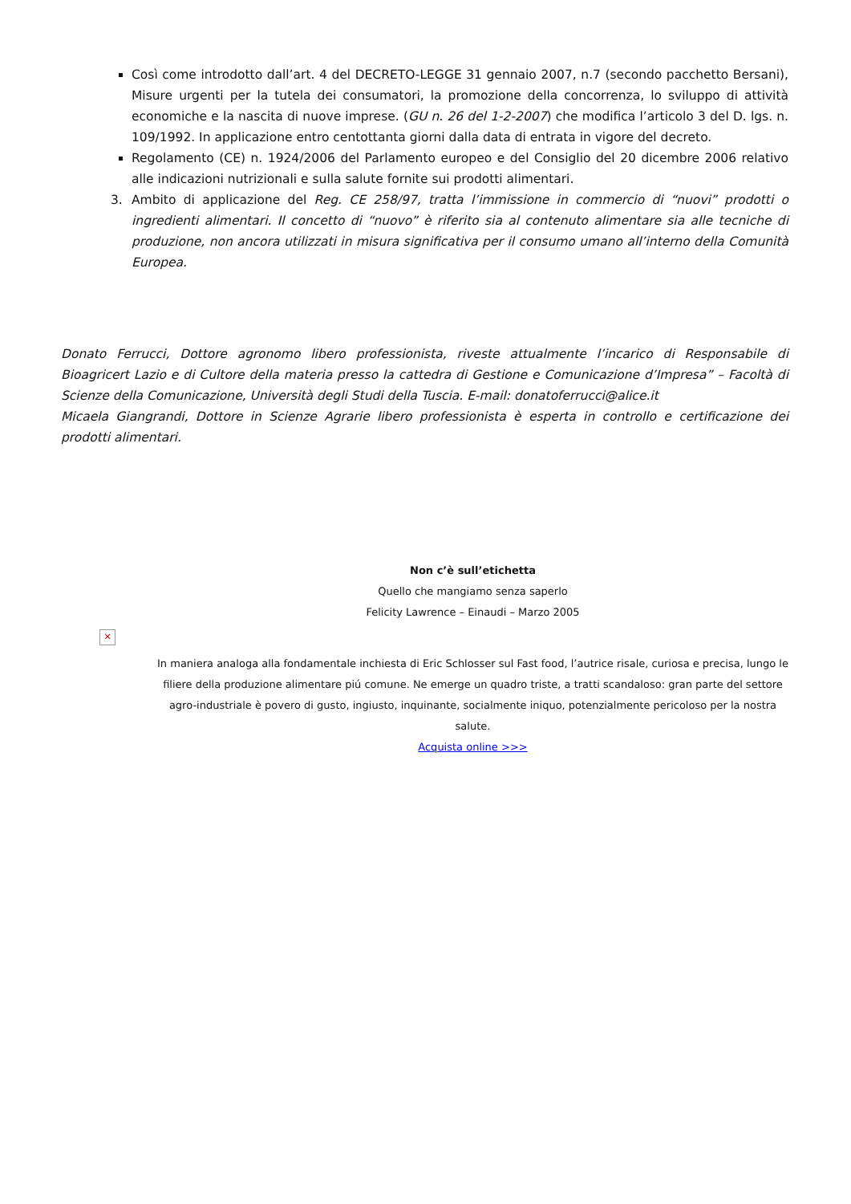Così come introdotto dall’art. 4 del DECRETO-LEGGE 31 gennaio 2007, n.7 (secondo pacchetto Bersani), Misure urgenti per la tutela dei consumatori, la promozione della concorrenza, lo sviluppo di attività economiche e la nascita di nuove imprese. (GU n. 26 del 1-2-2007) che modifica l’articolo 3 del D. lgs. n. 109/1992. In applicazione entro centottanta giorni dalla data di entrata in vigore del decreto.
Regolamento (CE) n. 1924/2006 del Parlamento europeo e del Consiglio del 20 dicembre 2006 relativo alle indicazioni nutrizionali e sulla salute fornite sui prodotti alimentari.
3. Ambito di applicazione del Reg. CE 258/97, tratta l’immissione in commercio di “nuovi” prodotti o ingredienti alimentari. Il concetto di “nuovo” è riferito sia al contenuto alimentare sia alle tecniche di produzione, non ancora utilizzati in misura significativa per il consumo umano all’interno della Comunità Europea.
Donato Ferrucci, Dottore agronomo libero professionista, riveste attualmente l’incarico di Responsabile di Bioagricert Lazio e di Cultore della materia presso la cattedra di Gestione e Comunicazione d’Impresa” – Facoltà di Scienze della Comunicazione, Università degli Studi della Tuscia. E-mail: donatoferrucci@alice.it
Micaela Giangrandi, Dottore in Scienze Agrarie libero professionista è esperta in controllo e certificazione dei prodotti alimentari.
Non c’è sull’etichetta
Quello che mangiamo senza saperlo
Felicity Lawrence – Einaudi – Marzo 2005
✕
In maniera analoga alla fondamentale inchiesta di Eric Schlosser sul Fast food, l’autrice risale, curiosa e precisa, lungo le filiere della produzione alimentare piú comune. Ne emerge un quadro triste, a tratti scandaloso: gran parte del settore agro-industriale è povero di gusto, ingiusto, inquinante, socialmente iniquo, potenzialmente pericoloso per la nostra salute.
Acquista online >>>